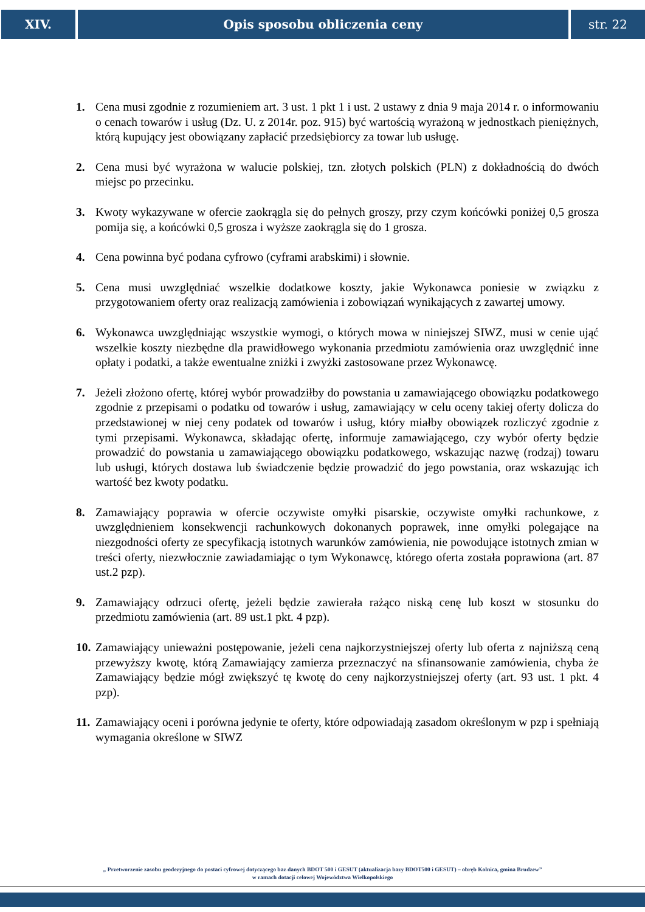XIV. Opis sposobu obliczenia ceny str. 22
1. Cena musi zgodnie z rozumieniem art. 3 ust. 1 pkt 1 i ust. 2 ustawy z dnia 9 maja 2014 r. o informowaniu o cenach towarów i usług (Dz. U. z 2014r. poz. 915) być wartością wyrażoną w jednostkach pieniężnych, którą kupujący jest obowiązany zapłacić przedsiębiorcy za towar lub usługę.
2. Cena musi być wyrażona w walucie polskiej, tzn. złotych polskich (PLN) z dokładnością do dwóch miejsc po przecinku.
3. Kwoty wykazywane w ofercie zaokrągla się do pełnych groszy, przy czym końcówki poniżej 0,5 grosza pomija się, a końcówki 0,5 grosza i wyższe zaokrągla się do 1 grosza.
4. Cena powinna być podana cyfrowo (cyframi arabskimi) i słownie.
5. Cena musi uwzględniać wszelkie dodatkowe koszty, jakie Wykonawca poniesie w związku z przygotowaniem oferty oraz realizacją zamówienia i zobowiązań wynikających z zawartej umowy.
6. Wykonawca uwzględniając wszystkie wymogi, o których mowa w niniejszej SIWZ, musi w cenie ująć wszelkie koszty niezbędne dla prawidłowego wykonania przedmiotu zamówienia oraz uwzględnić inne opłaty i podatki, a także ewentualne zniżki i zwyżki zastosowane przez Wykonawcę.
7. Jeżeli złożono ofertę, której wybór prowadziłby do powstania u zamawiającego obowiązku podatkowego zgodnie z przepisami o podatku od towarów i usług, zamawiający w celu oceny takiej oferty dolicza do przedstawionej w niej ceny podatek od towarów i usług, który miałby obowiązek rozliczyć zgodnie z tymi przepisami. Wykonawca, składając ofertę, informuje zamawiającego, czy wybór oferty będzie prowadzić do powstania u zamawiającego obowiązku podatkowego, wskazując nazwę (rodzaj) towaru lub usługi, których dostawa lub świadczenie będzie prowadzić do jego powstania, oraz wskazując ich wartość bez kwoty podatku.
8. Zamawiający poprawia w ofercie oczywiste omyłki pisarskie, oczywiste omyłki rachunkowe, z uwzględnieniem konsekwencji rachunkowych dokonanych poprawek, inne omyłki polegające na niezgodności oferty ze specyfikacją istotnych warunków zamówienia, nie powodujące istotnych zmian w treści oferty, niezwłocznie zawiadamiając o tym Wykonawcę, którego oferta została poprawiona (art. 87 ust.2 pzp).
9. Zamawiający odrzuci ofertę, jeżeli będzie zawierała rażąco niską cenę lub koszt w stosunku do przedmiotu zamówienia (art. 89 ust.1 pkt. 4 pzp).
10. Zamawiający unieważni postępowanie, jeżeli cena najkorzystniejszej oferty lub oferta z najniższą ceną przewyższy kwotę, którą Zamawiający zamierza przeznaczyć na sfinansowanie zamówienia, chyba że Zamawiający będzie mógł zwiększyć tę kwotę do ceny najkorzystniejszej oferty (art. 93 ust. 1 pkt. 4 pzp).
11. Zamawiający oceni i porówna jedynie te oferty, które odpowiadają zasadom określonym w pzp i spełniają wymagania określone w SIWZ
„ Przetworzenie zasobu geodezyjnego do postaci cyfrowej dotyczącego baz danych BDOT 500 i GESUT (aktualizacja bazy BDOT500 i GESUT) – obręb Kolnica, gmina Brudzew”
w ramach dotacji celowej Województwa Wielkopolskiego